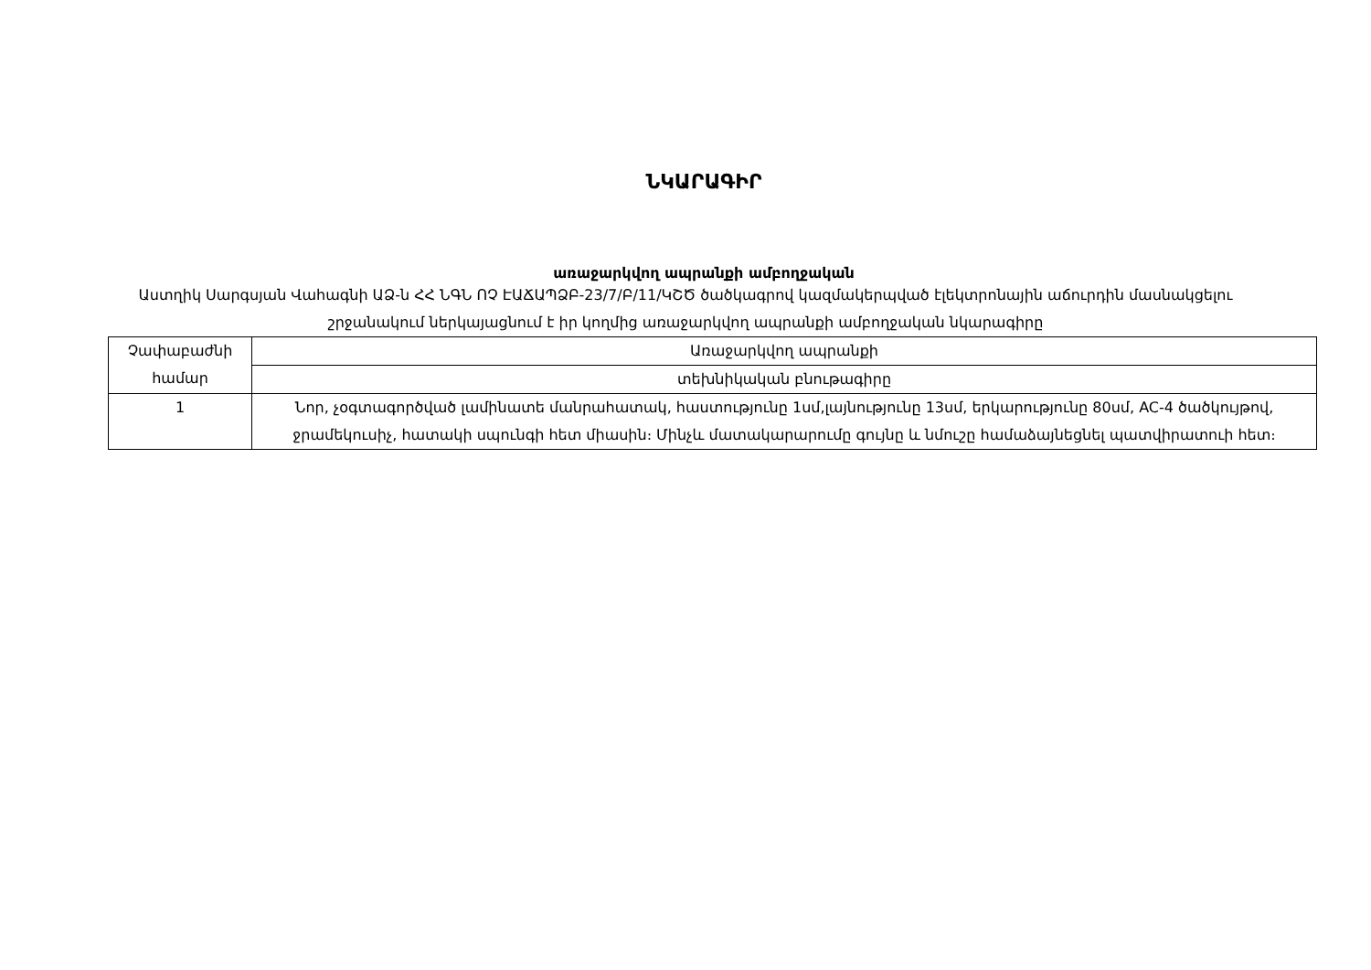ՆԿԱՐԱԳԻՐ
առաջարկվող ապրանքի ամբողջական
Աստղիկ Սարգսյան Վահագնի ԱՁ-ն ՀՀ ՆԳՆ ՈՉ ԷԱՃԱՊՁԲ-23/7/Բ/11/ԿՇԾ ծածկագրով կազմակերպված էլեկտրոնային աճուրդին մասնակցելու շրջանակում ներկայացնում է իր կողմից առաջարկվող ապրանքի ամբողջական նկարագիրը
| Չափաբաժնի համար | Առաջարկվող ապրանքի |
| | տեխնիկական բնութագիրը |
| 1 | Նոր, չօգտագործված լամինատե մանրահատակ, հաստությունը 1սմ,լայնությունը 13սմ, երկարությունը 80սմ, AC-4 ծածկույթով, ջրամեկուսիչ, հատակի սպունգի հետ միասին։ Մինչև մատակարարումը գույնը և նմուշը համաձայնեցնել պատվիրատուի հետ։ |